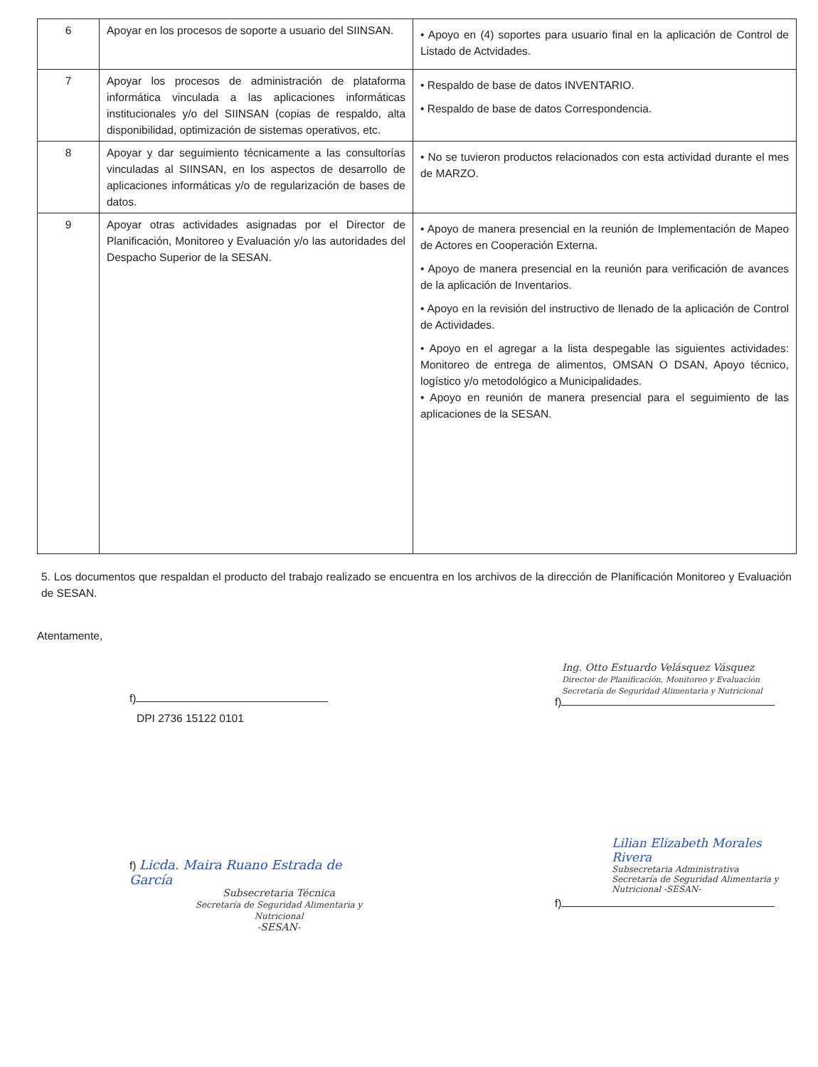| 6 | Apoyar en los procesos de soporte a usuario del SIINSAN. | • Apoyo en (4) soportes para usuario final en la aplicación de Control de Listado de Actvidades. |
| 7 | Apoyar los procesos de administración de plataforma informática vinculada a las aplicaciones informáticas institucionales y/o del SIINSAN (copias de respaldo, alta disponibilidad, optimización de sistemas operativos, etc. | • Respaldo de base de datos INVENTARIO. • Respaldo de base de datos Correspondencia. |
| 8 | Apoyar y dar seguimiento técnicamente a las consultorías vinculadas al SIINSAN, en los aspectos de desarrollo de aplicaciones informáticas y/o de regularización de bases de datos. | • No se tuvieron productos relacionados con esta actividad durante el mes de MARZO. |
| 9 | Apoyar otras actividades asignadas por el Director de Planificación, Monitoreo y Evaluación y/o las autoridades del Despacho Superior de la SESAN. | • Apoyo de manera presencial en la reunión de Implementación de Mapeo de Actores en Cooperación Externa. • Apoyo de manera presencial en la reunión para verificación de avances de la aplicación de Inventarios. • Apoyo en la revisión del instructivo de llenado de la aplicación de Control de Actividades. • Apoyo en el agregar a la lista despegable las siguientes actividades: Monitoreo de entrega de alimentos, OMSAN O DSAN, Apoyo técnico, logístico y/o metodológico a Municipalidades. • Apoyo en reunión de manera presencial para el seguimiento de las aplicaciones de la SESAN. |
5. Los documentos que respaldan el producto del trabajo realizado se encuentra en los archivos de la dirección de Planificación Monitoreo y Evaluación de SESAN.
Atentamente,
f)
DPI 2736 15122 0101
Ing. Otto Estuardo Velásquez Vásquez
Director de Planificación, Monitoreo y Evaluación
Secretaría de Seguridad Alimentaria y Nutricional
f)
f) Licda. Maira Ruano Estrada de García
Subsecretaria Técnica
Secretaría de Seguridad Alimentaria y Nutricional
-SESAN-
Lilian Elizabeth Morales Rivera
Subsecretaria Administrativa
Secretaría de Seguridad Alimentaria y Nutricional -SESAN-
f)